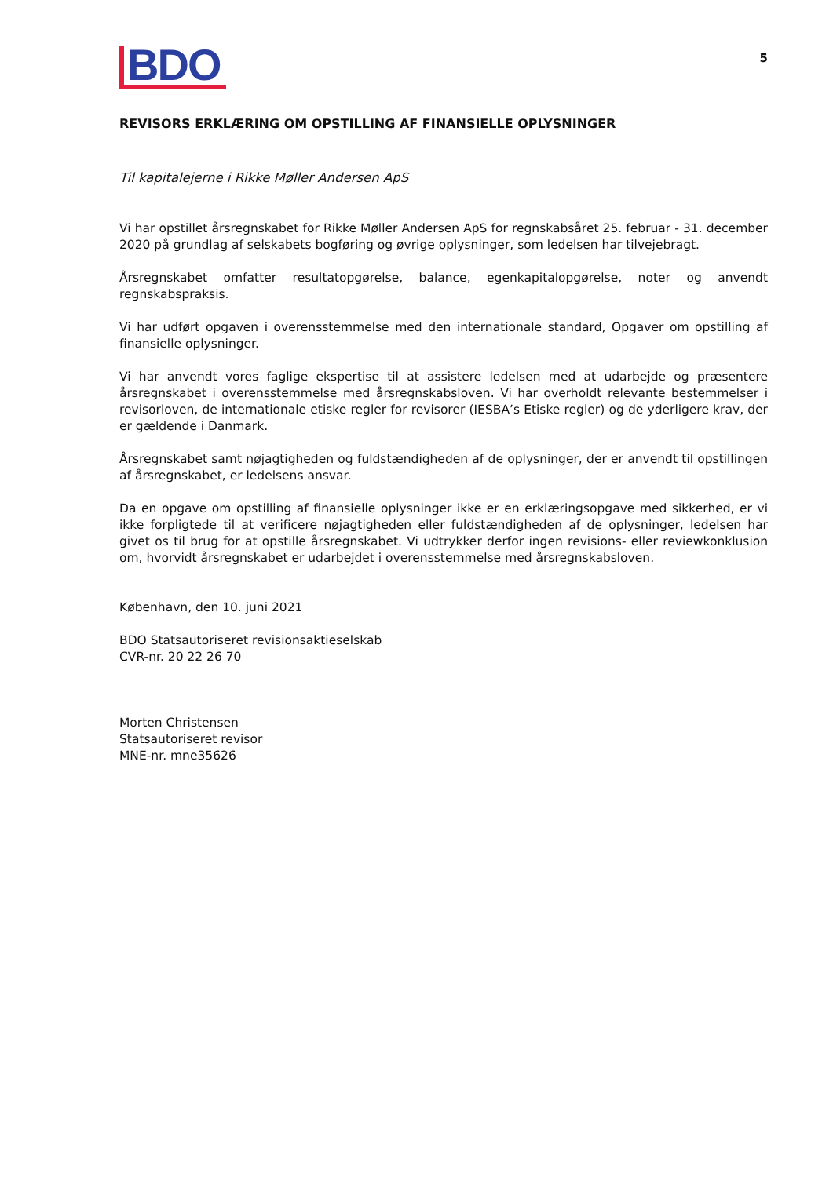BDO
5
REVISORS ERKLÆRING OM OPSTILLING AF FINANSIELLE OPLYSNINGER
Til kapitalejerne i Rikke Møller Andersen ApS
Vi har opstillet årsregnskabet for Rikke Møller Andersen ApS for regnskabsåret 25. februar - 31. december 2020 på grundlag af selskabets bogføring og øvrige oplysninger, som ledelsen har tilvejebragt.
Årsregnskabet omfatter resultatopgørelse, balance, egenkapitalopgørelse, noter og anvendt regnskabspraksis.
Vi har udført opgaven i overensstemmelse med den internationale standard, Opgaver om opstilling af finansielle oplysninger.
Vi har anvendt vores faglige ekspertise til at assistere ledelsen med at udarbejde og præsentere årsregnskabet i overensstemmelse med årsregnskabsloven. Vi har overholdt relevante bestemmelser i revisorloven, de internationale etiske regler for revisorer (IESBA’s Etiske regler) og de yderligere krav, der er gældende i Danmark.
Årsregnskabet samt nøjagtigheden og fuldstændigheden af de oplysninger, der er anvendt til opstillingen af årsregnskabet, er ledelsens ansvar.
Da en opgave om opstilling af finansielle oplysninger ikke er en erklæringsopgave med sikkerhed, er vi ikke forpligtede til at verificere nøjagtigheden eller fuldstændigheden af de oplysninger, ledelsen har givet os til brug for at opstille årsregnskabet. Vi udtrykker derfor ingen revisions- eller reviewkonklusion om, hvorvidt årsregnskabet er udarbejdet i overensstemmelse med årsregnskabsloven.
København, den 10. juni 2021
BDO Statsautoriseret revisionsaktieselskab
CVR-nr. 20 22 26 70
Morten Christensen
Statsautoriseret revisor
MNE-nr. mne35626